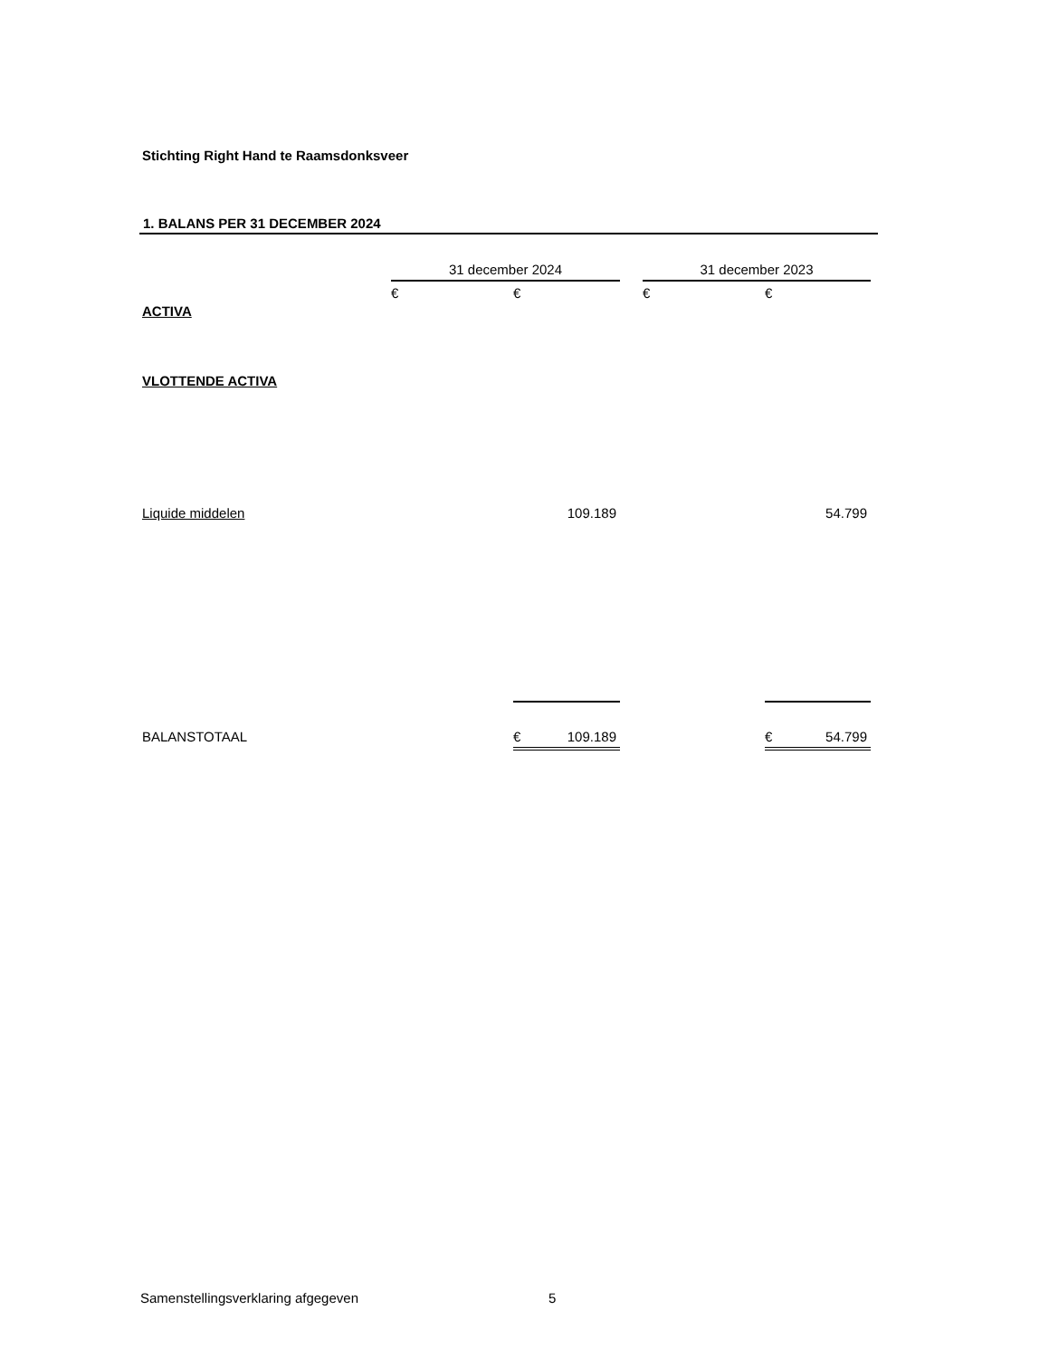Stichting Right Hand te Raamsdonksveer
1. BALANS PER 31 DECEMBER 2024
| | 31 december 2024 | | | 31 december 2023 | |
| --- | --- | --- | --- | --- | --- |
| | € | € | | € | € |
| ACTIVA | | | | | |
| VLOTTENDE ACTIVA | | | | | |
| Liquide middelen | | 109.189 | | | 54.799 |
| BALANSTOTAAL | | € 109.189 | | | € 54.799 |
Samenstellingsverklaring afgegeven
5